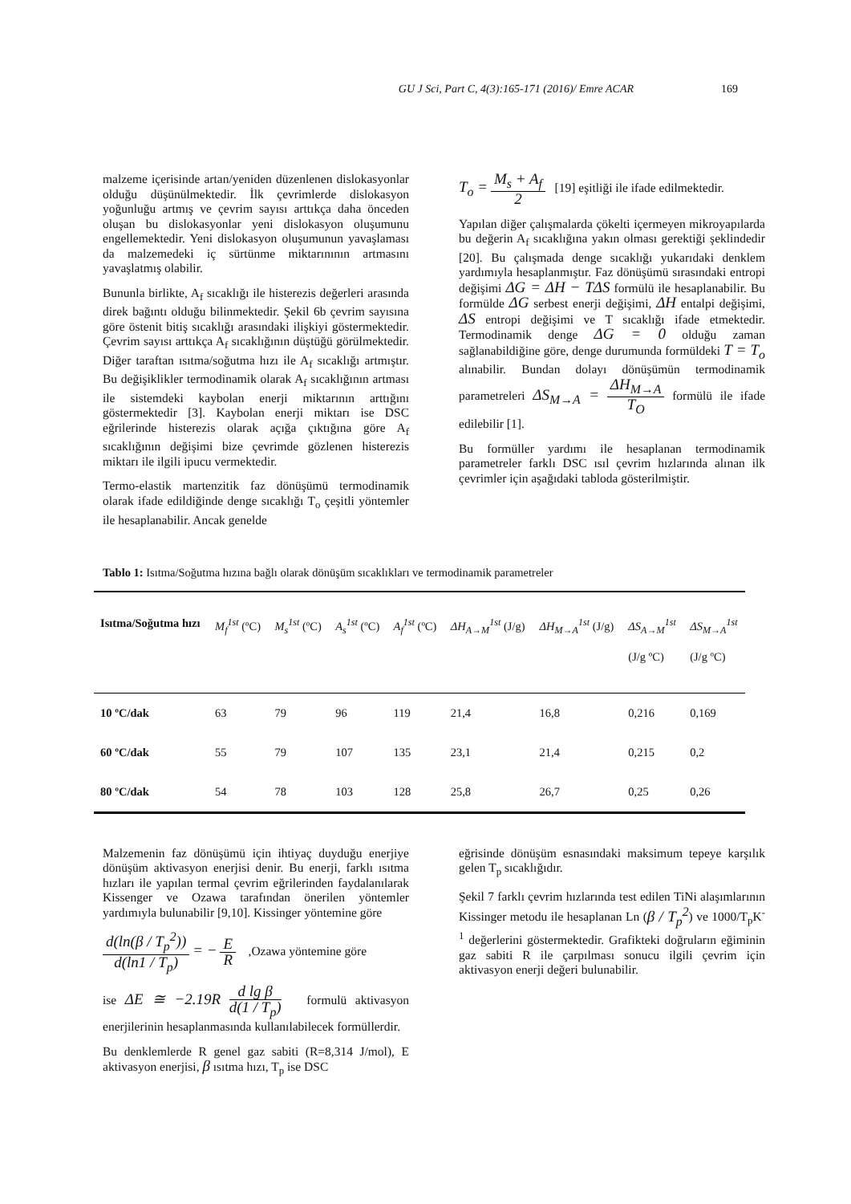GU J Sci, Part C, 4(3):165-171 (2016)/ Emre ACAR 169
malzeme içerisinde artan/yeniden düzenlenen dislokasyonlar olduğu düşünülmektedir. İlk çevrimlerde dislokasyon yoğunluğu artmış ve çevrim sayısı arttıkça daha önceden oluşan bu dislokasyonlar yeni dislokasyon oluşumunu engellemektedir. Yeni dislokasyon oluşumunun yavaşlaması da malzemedeki iç sürtünme miktarınının artmasını yavaşlatmış olabilir.
Bununla birlikte, A<sub>f</sub> sıcaklığı ile histerezis değerleri arasında direk bağıntı olduğu bilinmektedir. Şekil 6b çevrim sayısına göre östenit bitiş sıcaklığı arasındaki ilişkiyi göstermektedir. Çevrim sayısı arttıkça A<sub>f</sub> sıcaklığının düştüğü görülmektedir. Diğer taraftan ısıtma/soğutma hızı ile A<sub>f</sub> sıcaklığı artmıştır. Bu değişiklikler termodinamik olarak A<sub>f</sub> sıcaklığının artması ile sistemdeki kaybolan enerji miktarının arttığını göstermektedir [3]. Kaybolan enerji miktarı ise DSC eğrilerinde histerezis olarak açığa çıktığına göre A<sub>f</sub> sıcaklığının değişimi bize çevrimde gözlenen histerezis miktarı ile ilgili ipucu vermektedir.
Termo-elastik martenzitik faz dönüşümü termodinamik olarak ifade edildiğinde denge sıcaklığı T<sub>o</sub> çeşitli yöntemler ile hesaplanabilir. Ancak genelde
T<sub>o</sub> = M<sub>s</sub> + A<sub>f</sub> 2 [19] eşitliği ile ifade edilmektedir.
Yapılan diğer çalışmalarda çökelti içermeyen mikroyapılarda bu değerin A<sub>f</sub> sıcaklığına yakın olması gerektiği şeklindedir [20]. Bu çalışmada denge sıcaklığı yukarıdaki denklem yardımıyla hesaplanmıştır. Faz dönüşümü sırasındaki entropi değişimi ΔG = ΔH − TΔS formülü ile hesaplanabilir. Bu formülde ΔG serbest enerji değişimi, ΔH entalpi değişimi, ΔS entropi değişimi ve T sıcaklığı ifade etmektedir. Termodinamik denge ΔG = 0 olduğu zaman sağlanabildiğine göre, denge durumunda formüldeki T = T<sub>o</sub> alınabilir. Bundan dolayı dönüşümün termodinamik parametreleri ΔS<sub>M→A</sub> = ΔH<sub>M→A</sub> T<sub>O</sub> formülü ile ifade edilebilir [1].
Bu formüller yardımı ile hesaplanan termodinamik parametreler farklı DSC ısıl çevrim hızlarında alınan ilk çevrimler için aşağıdaki tabloda gösterilmiştir.
Tablo 1: Isıtma/Soğutma hızına bağlı olarak dönüşüm sıcaklıkları ve termodinamik parametreler
| Isıtma/Soğutma hızı | M<sub>f</sub><sup>1st</sup> (ºC) | M<sub>s</sub><sup>1st</sup> (ºC) | A<sub>s</sub><sup>1st</sup> (ºC) | A<sub>f</sub><sup>1st</sup> (ºC) | ΔH<sub>A→M</sub><sup>1st</sup> (J/g) | ΔH<sub>M→A</sub><sup>1st</sup> (J/g) | ΔS<sub>A→M</sub><sup>1st</sup> (J/g ºC) | ΔS<sub>M→A</sub><sup>1st</sup> (J/g ºC) |
| --- | --- | --- | --- | --- | --- | --- | --- | --- |
| 10 ºC/dak | 63 | 79 | 96 | 119 | 21,4 | 16,8 | 0,216 | 0,169 |
| 60 ºC/dak | 55 | 79 | 107 | 135 | 23,1 | 21,4 | 0,215 | 0,2 |
| 80 ºC/dak | 54 | 78 | 103 | 128 | 25,8 | 26,7 | 0,25 | 0,26 |
Malzemenin faz dönüşümü için ihtiyaç duyduğu enerjiye dönüşüm aktivasyon enerjisi denir. Bu enerji, farklı ısıtma hızları ile yapılan termal çevrim eğrilerinden faydalanılarak Kissenger ve Ozawa tarafından önerilen yöntemler yardımıyla bulunabilir [9,10]. Kissinger yöntemine göre
d(ln(β / T<sub>p</sub><sup>2</sup>)) d(ln1 / T<sub>p</sub>) = − E R ,Ozawa yöntemine göre
ise ΔE ≅ −2.19R d lg β d(1 / T<sub>p</sub>) formulü aktivasyon enerjilerinin hesaplanmasında kullanılabilecek formüllerdir.
Bu denklemlerde R genel gaz sabiti (R=8,314 J/mol), E aktivasyon enerjisi, β ısıtma hızı, T<sub>p</sub> ise DSC
eğrisinde dönüşüm esnasındaki maksimum tepeye karşılık gelen T<sub>p</sub> sıcaklığıdır.
Şekil 7 farklı çevrim hızlarında test edilen TiNi alaşımlarının Kissinger metodu ile hesaplanan Ln (β / T<sub>p</sub><sup>2</sup>) ve 1000/T<sub>p</sub>K<sup>-1</sup> değerlerini göstermektedir. Grafikteki doğruların eğiminin gaz sabiti R ile çarpılması sonucu ilgili çevrim için aktivasyon enerji değeri bulunabilir.